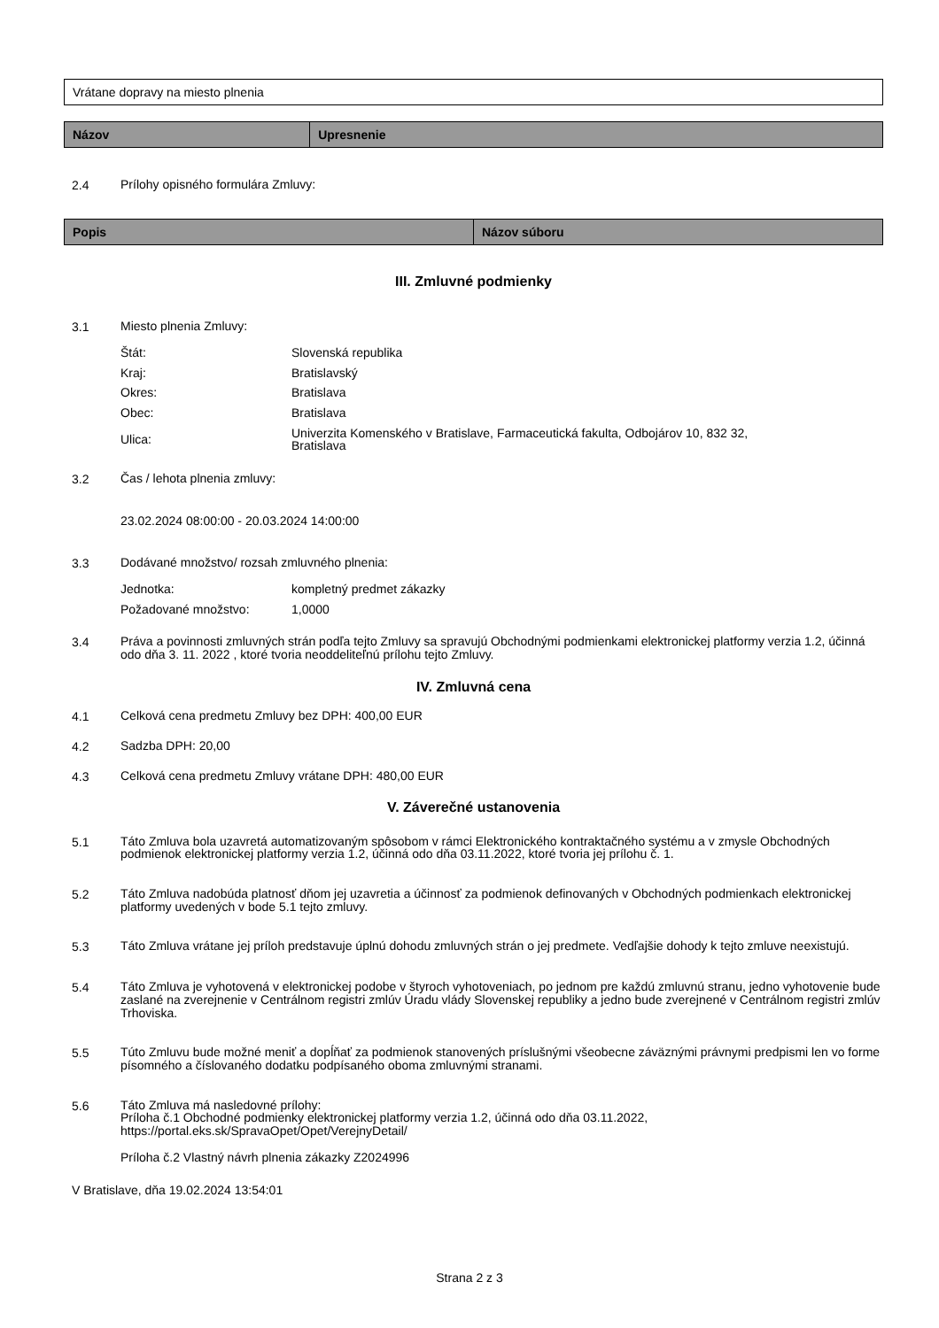Vrátane dopravy na miesto plnenia
| Názov | Upresnenie |
| --- | --- |
2.4
Prílohy opisného formulára Zmluvy:
| Popis | Názov súboru |
| --- | --- |
III. Zmluvné podmienky
3.1
Miesto plnenia Zmluvy:
| Štát: | Slovenská republika |
| Kraj: | Bratislavský |
| Okres: | Bratislava |
| Obec: | Bratislava |
| Ulica: | Univerzita Komenského v Bratislave, Farmaceutická fakulta, Odbojárov 10, 832 32, Bratislava |
3.2
Čas / lehota plnenia zmluvy:
23.02.2024 08:00:00 - 20.03.2024 14:00:00
3.3
Dodávané množstvo/ rozsah zmluvného plnenia:
| Jednotka: | kompletný predmet zákazky |
| Požadované množstvo: | 1,0000 |
3.4
Práva a povinnosti zmluvných strán podľa tejto Zmluvy sa spravujú Obchodnými podmienkami elektronickej platformy verzia 1.2, účinná odo dňa 3. 11. 2022 , ktoré tvoria neoddeliteľnú prílohu tejto Zmluvy.
IV. Zmluvná cena
4.1
Celková cena predmetu Zmluvy bez DPH: 400,00 EUR
4.2
Sadzba DPH: 20,00
4.3
Celková cena predmetu Zmluvy vrátane DPH: 480,00 EUR
V. Záverečné ustanovenia
5.1
Táto Zmluva bola uzavretá automatizovaným spôsobom v rámci Elektronického kontraktačného systému a v zmysle Obchodných podmienok elektronickej platformy verzia 1.2, účinná odo dňa 03.11.2022, ktoré tvoria jej prílohu č. 1.
5.2
Táto Zmluva nadobúda platnosť dňom jej uzavretia a účinnosť za podmienok definovaných v Obchodných podmienkach elektronickej platformy uvedených v bode 5.1 tejto zmluvy.
5.3
Táto Zmluva vrátane jej príloh predstavuje úplnú dohodu zmluvných strán o jej predmete. Vedľajšie dohody k tejto zmluve neexistujú.
5.4
Táto Zmluva je vyhotovená v elektronickej podobe v štyroch vyhotoveniach, po jednom pre každú zmluvnú stranu, jedno vyhotovenie bude zaslané na zverejnenie v Centrálnom registri zmlúv Úradu vlády Slovenskej republiky a jedno bude zverejnené v Centrálnom registri zmlúv Trhoviska.
5.5
Túto Zmluvu bude možné meniť a dopĺňať za podmienok stanovených príslušnými všeobecne záväznými právnymi predpismi len vo forme písomného a číslovaného dodatku podpísaného oboma zmluvnými stranami.
5.6
Táto Zmluva má nasledovné prílohy:
Príloha č.1 Obchodné podmienky elektronickej platformy verzia 1.2, účinná odo dňa 03.11.2022, https://portal.eks.sk/SpravaOpet/Opet/VerejnyDetail/
Príloha č.2 Vlastný návrh plnenia zákazky Z2024996
V Bratislave, dňa 19.02.2024 13:54:01
Strana 2 z 3